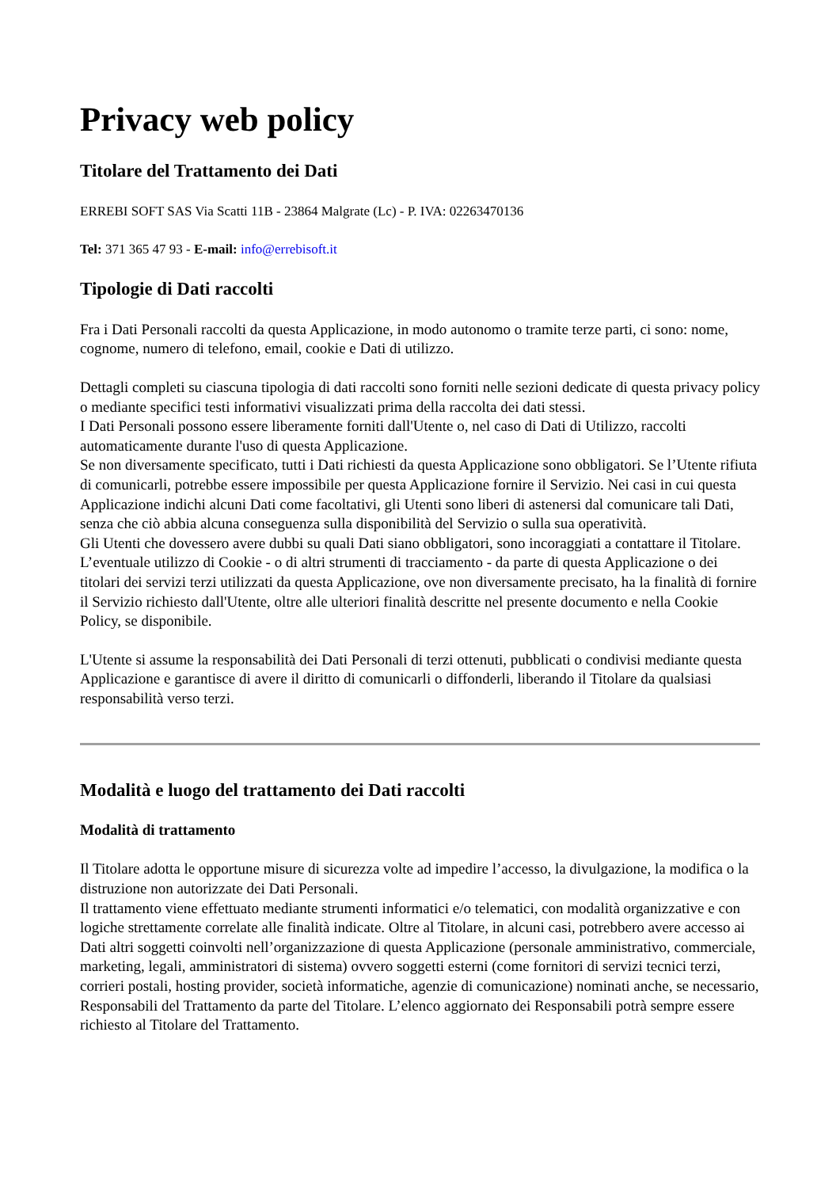Privacy web policy
Titolare del Trattamento dei Dati
ERREBI SOFT SAS Via Scatti 11B - 23864 Malgrate (Lc) - P. IVA: 02263470136
Tel: 371 365 47 93 - E-mail: info@errebisoft.it
Tipologie di Dati raccolti
Fra i Dati Personali raccolti da questa Applicazione, in modo autonomo o tramite terze parti, ci sono: nome, cognome, numero di telefono, email, cookie e Dati di utilizzo.
Dettagli completi su ciascuna tipologia di dati raccolti sono forniti nelle sezioni dedicate di questa privacy policy o mediante specifici testi informativi visualizzati prima della raccolta dei dati stessi.
I Dati Personali possono essere liberamente forniti dall'Utente o, nel caso di Dati di Utilizzo, raccolti automaticamente durante l'uso di questa Applicazione.
Se non diversamente specificato, tutti i Dati richiesti da questa Applicazione sono obbligatori. Se l’Utente rifiuta di comunicarli, potrebbe essere impossibile per questa Applicazione fornire il Servizio. Nei casi in cui questa Applicazione indichi alcuni Dati come facoltativi, gli Utenti sono liberi di astenersi dal comunicare tali Dati, senza che ciò abbia alcuna conseguenza sulla disponibilità del Servizio o sulla sua operatività.
Gli Utenti che dovessero avere dubbi su quali Dati siano obbligatori, sono incoraggiati a contattare il Titolare.
L’eventuale utilizzo di Cookie - o di altri strumenti di tracciamento - da parte di questa Applicazione o dei titolari dei servizi terzi utilizzati da questa Applicazione, ove non diversamente precisato, ha la finalità di fornire il Servizio richiesto dall'Utente, oltre alle ulteriori finalità descritte nel presente documento e nella Cookie Policy, se disponibile.
L'Utente si assume la responsabilità dei Dati Personali di terzi ottenuti, pubblicati o condivisi mediante questa Applicazione e garantisce di avere il diritto di comunicarli o diffonderli, liberando il Titolare da qualsiasi responsabilità verso terzi.
Modalità e luogo del trattamento dei Dati raccolti
Modalità di trattamento
Il Titolare adotta le opportune misure di sicurezza volte ad impedire l’accesso, la divulgazione, la modifica o la distruzione non autorizzate dei Dati Personali.
Il trattamento viene effettuato mediante strumenti informatici e/o telematici, con modalità organizzative e con logiche strettamente correlate alle finalità indicate. Oltre al Titolare, in alcuni casi, potrebbero avere accesso ai Dati altri soggetti coinvolti nell’organizzazione di questa Applicazione (personale amministrativo, commerciale, marketing, legali, amministratori di sistema) ovvero soggetti esterni (come fornitori di servizi tecnici terzi, corrieri postali, hosting provider, società informatiche, agenzie di comunicazione) nominati anche, se necessario, Responsabili del Trattamento da parte del Titolare. L’elenco aggiornato dei Responsabili potrà sempre essere richiesto al Titolare del Trattamento.